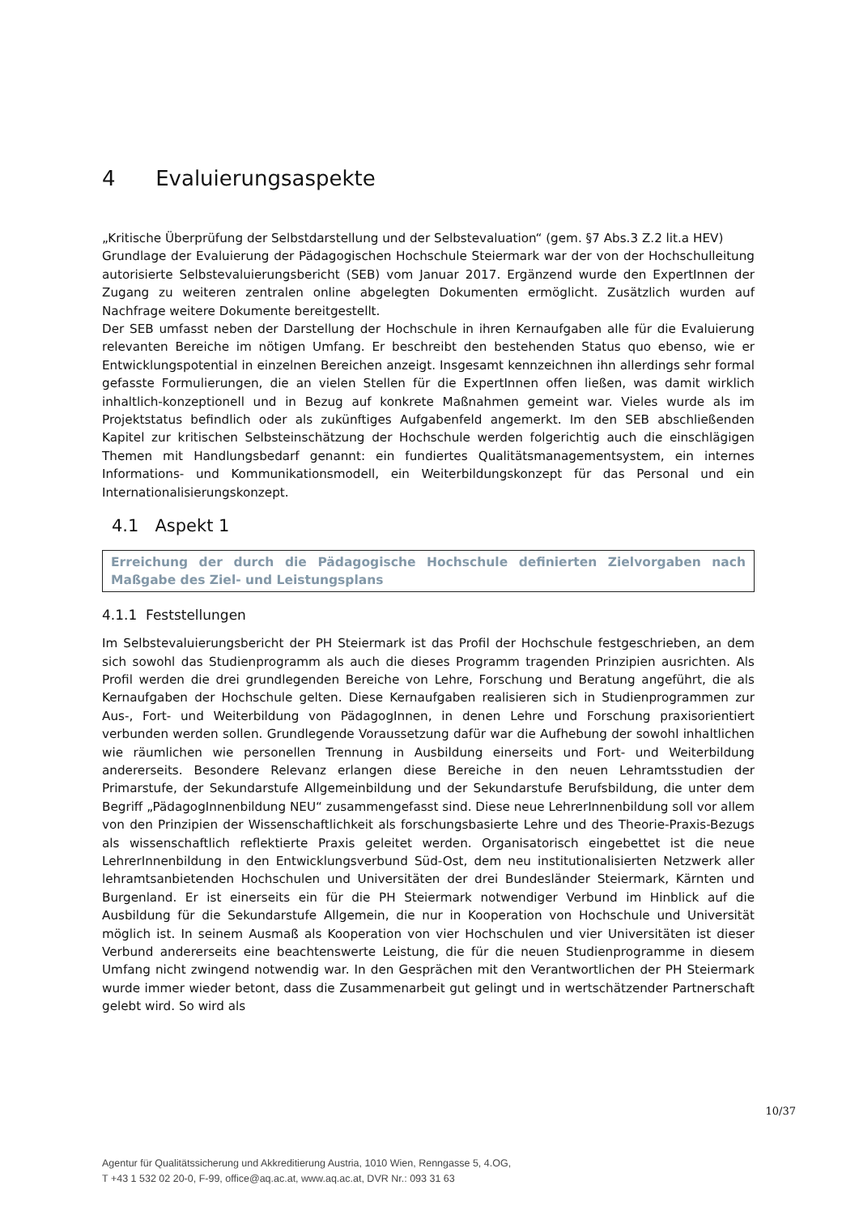4 Evaluierungsaspekte
„Kritische Überprüfung der Selbstdarstellung und der Selbstevaluation“ (gem. §7 Abs.3 Z.2 lit.a HEV)
Grundlage der Evaluierung der Pädagogischen Hochschule Steiermark war der von der Hochschulleitung autorisierte Selbstevaluierungsbericht (SEB) vom Januar 2017. Ergänzend wurde den ExpertInnen der Zugang zu weiteren zentralen online abgelegten Dokumenten ermöglicht. Zusätzlich wurden auf Nachfrage weitere Dokumente bereitgestellt.
Der SEB umfasst neben der Darstellung der Hochschule in ihren Kernaufgaben alle für die Evaluierung relevanten Bereiche im nötigen Umfang. Er beschreibt den bestehenden Status quo ebenso, wie er Entwicklungspotential in einzelnen Bereichen anzeigt. Insgesamt kennzeichnen ihn allerdings sehr formal gefasste Formulierungen, die an vielen Stellen für die ExpertInnen offen ließen, was damit wirklich inhaltlich-konzeptionell und in Bezug auf konkrete Maßnahmen gemeint war. Vieles wurde als im Projektstatus befindlich oder als zukünftiges Aufgabenfeld angemerkt. Im den SEB abschließenden Kapitel zur kritischen Selbsteinschätzung der Hochschule werden folgerichtig auch die einschlägigen Themen mit Handlungsbedarf genannt: ein fundiertes Qualitätsmanagementsystem, ein internes Informations- und Kommunikationsmodell, ein Weiterbildungskonzept für das Personal und ein Internationalisierungskonzept.
4.1 Aspekt 1
Erreichung der durch die Pädagogische Hochschule definierten Zielvorgaben nach Maßgabe des Ziel- und Leistungsplans
4.1.1 Feststellungen
Im Selbstevaluierungsbericht der PH Steiermark ist das Profil der Hochschule festgeschrieben, an dem sich sowohl das Studienprogramm als auch die dieses Programm tragenden Prinzipien ausrichten. Als Profil werden die drei grundlegenden Bereiche von Lehre, Forschung und Beratung angeführt, die als Kernaufgaben der Hochschule gelten. Diese Kernaufgaben realisieren sich in Studienprogrammen zur Aus-, Fort- und Weiterbildung von PädagogInnen, in denen Lehre und Forschung praxisorientiert verbunden werden sollen. Grundlegende Voraussetzung dafür war die Aufhebung der sowohl inhaltlichen wie räumlichen wie personellen Trennung in Ausbildung einerseits und Fort- und Weiterbildung andererseits. Besondere Relevanz erlangen diese Bereiche in den neuen Lehramtsstudien der Primarstufe, der Sekundarstufe Allgemeinbildung und der Sekundarstufe Berufsbildung, die unter dem Begriff „PädagogInnenbildung NEU“ zusammengefasst sind. Diese neue LehrerInnenbildung soll vor allem von den Prinzipien der Wissenschaftlichkeit als forschungsbasierte Lehre und des Theorie-Praxis-Bezugs als wissenschaftlich reflektierte Praxis geleitet werden. Organisatorisch eingebettet ist die neue LehrerInnenbildung in den Entwicklungsverbund Süd-Ost, dem neu institutionalisierten Netzwerk aller lehramtsanbietenden Hochschulen und Universitäten der drei Bundesländer Steiermark, Kärnten und Burgenland. Er ist einerseits ein für die PH Steiermark notwendiger Verbund im Hinblick auf die Ausbildung für die Sekundarstufe Allgemein, die nur in Kooperation von Hochschule und Universität möglich ist. In seinem Ausmaß als Kooperation von vier Hochschulen und vier Universitäten ist dieser Verbund andererseits eine beachtenswerte Leistung, die für die neuen Studienprogramme in diesem Umfang nicht zwingend notwendig war. In den Gesprächen mit den Verantwortlichen der PH Steiermark wurde immer wieder betont, dass die Zusammenarbeit gut gelingt und in wertschätzender Partnerschaft gelebt wird. So wird als
10/37
Agentur für Qualitätssicherung und Akkreditierung Austria, 1010 Wien, Renngasse 5, 4.OG,
T +43 1 532 02 20-0, F-99, office@aq.ac.at, www.aq.ac.at, DVR Nr.: 093 31 63